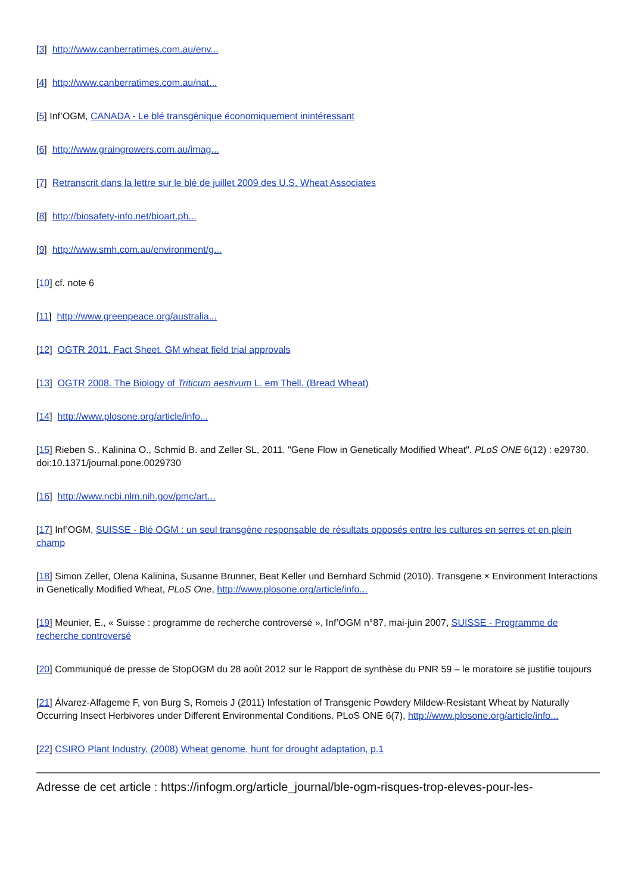[3] http://www.canberratimes.com.au/env...
[4] http://www.canberratimes.com.au/nat...
[5] Inf’OGM, CANADA - Le blé transgénique économiquement inintéressant
[6] http://www.graingrowers.com.au/imag...
[7] Retranscrit dans la lettre sur le blé de juillet 2009 des U.S. Wheat Associates
[8] http://biosafety-info.net/bioart.ph...
[9] http://www.smh.com.au/environment/g...
[10] cf. note 6
[11] http://www.greenpeace.org/australia...
[12] OGTR 2011. Fact Sheet. GM wheat field trial approvals
[13] OGTR 2008. The Biology of Triticum aestivum L. em Thell. (Bread Wheat)
[14] http://www.plosone.org/article/info...
[15] Rieben S., Kalinina O., Schmid B. and Zeller SL, 2011. "Gene Flow in Genetically Modified Wheat". PLoS ONE 6(12) : e29730.
doi:10.1371/journal.pone.0029730
[16] http://www.ncbi.nlm.nih.gov/pmc/art...
[17] Inf’OGM, SUISSE - Blé OGM : un seul transgène responsable de résultats opposés entre les cultures en serres et en plein champ
[18] Simon Zeller, Olena Kalinina, Susanne Brunner, Beat Keller und Bernhard Schmid (2010). Transgene × Environment Interactions in Genetically Modified Wheat, PLoS One, http://www.plosone.org/article/info...
[19] Meunier, E., « Suisse : programme de recherche controversé », Inf’OGM n°87, mai-juin 2007, SUISSE - Programme de recherche controversé
[20] Communiqué de presse de StopOGM du 28 août 2012 sur le Rapport de synthèse du PNR 59 – le moratoire se justifie toujours
[21] Álvarez-Alfageme F, von Burg S, Romeis J (2011) Infestation of Transgenic Powdery Mildew-Resistant Wheat by Naturally Occurring Insect Herbivores under Different Environmental Conditions. PLoS ONE 6(7), http://www.plosone.org/article/info...
[22] CSIRO Plant Industry, (2008) Wheat genome, hunt for drought adaptation, p.1
Adresse de cet article : https://infogm.org/article_journal/ble-ogm-risques-trop-eleves-pour-les-